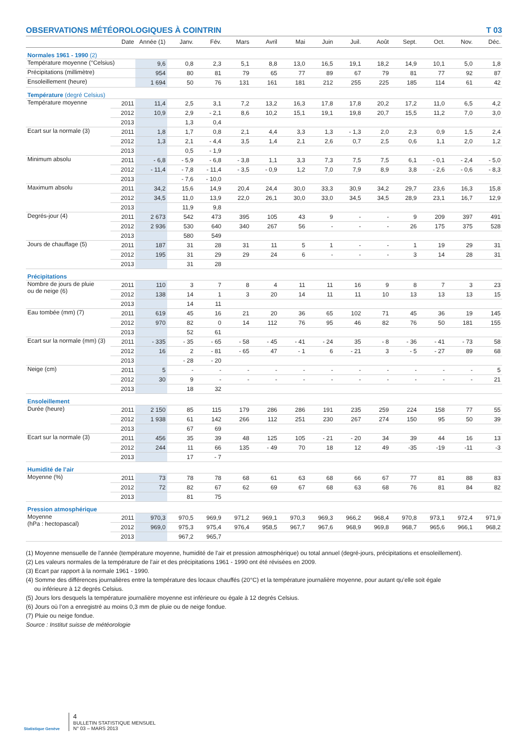OBSERVATIONS MÉTÉOROLOGIQUES À COINTRIN T 03
| | Date | Année (1) | Janv. | Fév. | Mars | Avril | Mai | Juin | Juil. | Août | Sept. | Oct. | Nov. | Déc. |
| --- | --- | --- | --- | --- | --- | --- | --- | --- | --- | --- | --- | --- | --- | --- |
| Normales 1961 - 1990 (2) | | | | | | | | | | | | | | |
| Température moyenne (°Celsius) | | 9,6 | 0,8 | 2,3 | 5,1 | 8,8 | 13,0 | 16,5 | 19,1 | 18,2 | 14,9 | 10,1 | 5,0 | 1,8 |
| Précipitations (millimètre) | | 954 | 80 | 81 | 79 | 65 | 77 | 89 | 67 | 79 | 81 | 77 | 92 | 87 |
| Ensoleillement (heure) | | 1 694 | 50 | 76 | 131 | 161 | 181 | 212 | 255 | 225 | 185 | 114 | 61 | 42 |
| Température (degré Celsius) | | | | | | | | | | | | | | |
| Température moyenne | 2011 | 11,4 | 2,5 | 3,1 | 7,2 | 13,2 | 16,3 | 17,8 | 17,8 | 20,2 | 17,2 | 11,0 | 6,5 | 4,2 |
| | 2012 | 10,9 | 2,9 | - 2,1 | 8,6 | 10,2 | 15,1 | 19,1 | 19,8 | 20,7 | 15,5 | 11,2 | 7,0 | 3,0 |
| | 2013 | | 1,3 | 0,4 | | | | | | | | | | |
| Ecart sur la normale (3) | 2011 | 1,8 | 1,7 | 0,8 | 2,1 | 4,4 | 3,3 | 1,3 | - 1,3 | 2,0 | 2,3 | 0,9 | 1,5 | 2,4 |
| | 2012 | 1,3 | 2,1 | - 4,4 | 3,5 | 1,4 | 2,1 | 2,6 | 0,7 | 2,5 | 0,6 | 1,1 | 2,0 | 1,2 |
| | 2013 | | 0,5 | - 1,9 | | | | | | | | | | |
| Minimum absolu | 2011 | - 6,8 | - 5,9 | - 6,8 | - 3,8 | 1,1 | 3,3 | 7,3 | 7,5 | 7,5 | 6,1 | - 0,1 | - 2,4 | - 5,0 |
| | 2012 | - 11,4 | - 7,8 | - 11,4 | - 3,5 | - 0,9 | 1,2 | 7,0 | 7,9 | 8,9 | 3,8 | - 2,6 | - 0,6 | - 8,3 |
| | 2013 | | - 7,6 | - 10,0 | | | | | | | | | | |
| Maximum absolu | 2011 | 34,2 | 15,6 | 14,9 | 20,4 | 24,4 | 30,0 | 33,3 | 30,9 | 34,2 | 29,7 | 23,6 | 16,3 | 15,8 |
| | 2012 | 34,5 | 11,0 | 13,9 | 22,0 | 26,1 | 30,0 | 33,0 | 34,5 | 34,5 | 28,9 | 23,1 | 16,7 | 12,9 |
| | 2013 | | 11,9 | 9,8 | | | | | | | | | | |
| Degrés-jour (4) | 2011 | 2 673 | 542 | 473 | 395 | 105 | 43 | 9 | - | - | 9 | 209 | 397 | 491 |
| | 2012 | 2 936 | 530 | 640 | 340 | 267 | 56 | - | - | - | 26 | 175 | 375 | 528 |
| | 2013 | | 580 | 549 | | | | | | | | | | |
| Jours de chauffage (5) | 2011 | 187 | 31 | 28 | 31 | 11 | 5 | 1 | - | - | 1 | 19 | 29 | 31 |
| | 2012 | 195 | 31 | 29 | 29 | 24 | 6 | - | - | - | 3 | 14 | 28 | 31 |
| | 2013 | | 31 | 28 | | | | | | | | | | |
| Précipitations | | | | | | | | | | | | | | |
| Nombre de jours de pluie ou de neige (6) | 2011 | 110 | 3 | 7 | 8 | 4 | 11 | 11 | 16 | 9 | 8 | 7 | 3 | 23 |
| | 2012 | 138 | 14 | 1 | 3 | 20 | 14 | 11 | 11 | 10 | 13 | 13 | 13 | 15 |
| | 2013 | | 14 | 11 | | | | | | | | | | |
| Eau tombée (mm) (7) | 2011 | 619 | 45 | 16 | 21 | 20 | 36 | 65 | 102 | 71 | 45 | 36 | 19 | 145 |
| | 2012 | 970 | 82 | 0 | 14 | 112 | 76 | 95 | 46 | 82 | 76 | 50 | 181 | 155 |
| | 2013 | | 52 | 61 | | | | | | | | | | |
| Ecart sur la normale (mm) (3) | 2011 | - 335 | - 35 | - 65 | - 58 | - 45 | - 41 | - 24 | 35 | - 8 | - 36 | - 41 | - 73 | 58 |
| | 2012 | 16 | 2 | - 81 | - 65 | 47 | - 1 | 6 | - 21 | 3 | - 5 | - 27 | 89 | 68 |
| | 2013 | | - 28 | - 20 | | | | | | | | | | |
| Neige (cm) | 2011 | 5 | - | - | - | - | - | - | - | - | - | - | - | 5 |
| | 2012 | 30 | 9 | - | - | - | - | - | - | - | - | - | - | 21 |
| | 2013 | | 18 | 32 | | | | | | | | | | |
| Ensoleillement | | | | | | | | | | | | | | |
| Durée (heure) | 2011 | 2 150 | 85 | 115 | 179 | 286 | 286 | 191 | 235 | 259 | 224 | 158 | 77 | 55 |
| | 2012 | 1 938 | 61 | 142 | 266 | 112 | 251 | 230 | 267 | 274 | 150 | 95 | 50 | 39 |
| | 2013 | | 67 | 69 | | | | | | | | | | |
| Ecart sur la normale (3) | 2011 | 456 | 35 | 39 | 48 | 125 | 105 | - 21 | - 20 | 34 | 39 | 44 | 16 | 13 |
| | 2012 | 244 | 11 | 66 | 135 | - 49 | 70 | 18 | 12 | 49 | -35 | -19 | -11 | -3 |
| | 2013 | | 17 | - 7 | | | | | | | | | | |
| Humidité de l’air | | | | | | | | | | | | | | |
| Moyenne (%) | 2011 | 73 | 78 | 78 | 68 | 61 | 63 | 68 | 66 | 67 | 77 | 81 | 88 | 83 |
| | 2012 | 72 | 82 | 67 | 62 | 69 | 67 | 68 | 63 | 68 | 76 | 81 | 84 | 82 |
| | 2013 | | 81 | 75 | | | | | | | | | | |
| Pression atmosphérique | | | | | | | | | | | | | | |
| Moyenne (hPa : hectopascal) | 2011 | 970,3 | 970,5 | 969,9 | 971,2 | 969,1 | 970,3 | 969,3 | 966,2 | 968,4 | 970,8 | 973,1 | 972,4 | 971,9 |
| | 2012 | 969,0 | 975,3 | 975,4 | 976,4 | 958,5 | 967,7 | 967,6 | 968,9 | 969,8 | 968,7 | 965,6 | 966,1 | 968,2 |
| | 2013 | | 967,2 | 965,7 | | | | | | | | | | |
(1) Moyenne mensuelle de l’année (température moyenne, humidité de l’air et pression atmosphérique) ou total annuel (degré-jours, précipitations et ensoleillement).
(2) Les valeurs normales de la température de l’air et des précipitations 1961 - 1990 ont été révisées en 2009.
(3) Ecart par rapport à la normale 1961 - 1990.
(4) Somme des différences journalières entre la température des locaux chauffés (20°C) et la température journalière moyenne, pour autant qu’elle soit égale
ou inférieure à 12 degrés Celsius.
(5) Jours lors desquels la température journalière moyenne est inférieure ou égale à 12 degrés Celsius.
(6) Jours où l’on a enregistré au moins 0,3 mm de pluie ou de neige fondue.
(7) Pluie ou neige fondue.
Source : Institut suisse de météorologie
Statistique Genève
4
BULLETIN STATISTIQUE MENSUEL
N° 03 – MARS 2013